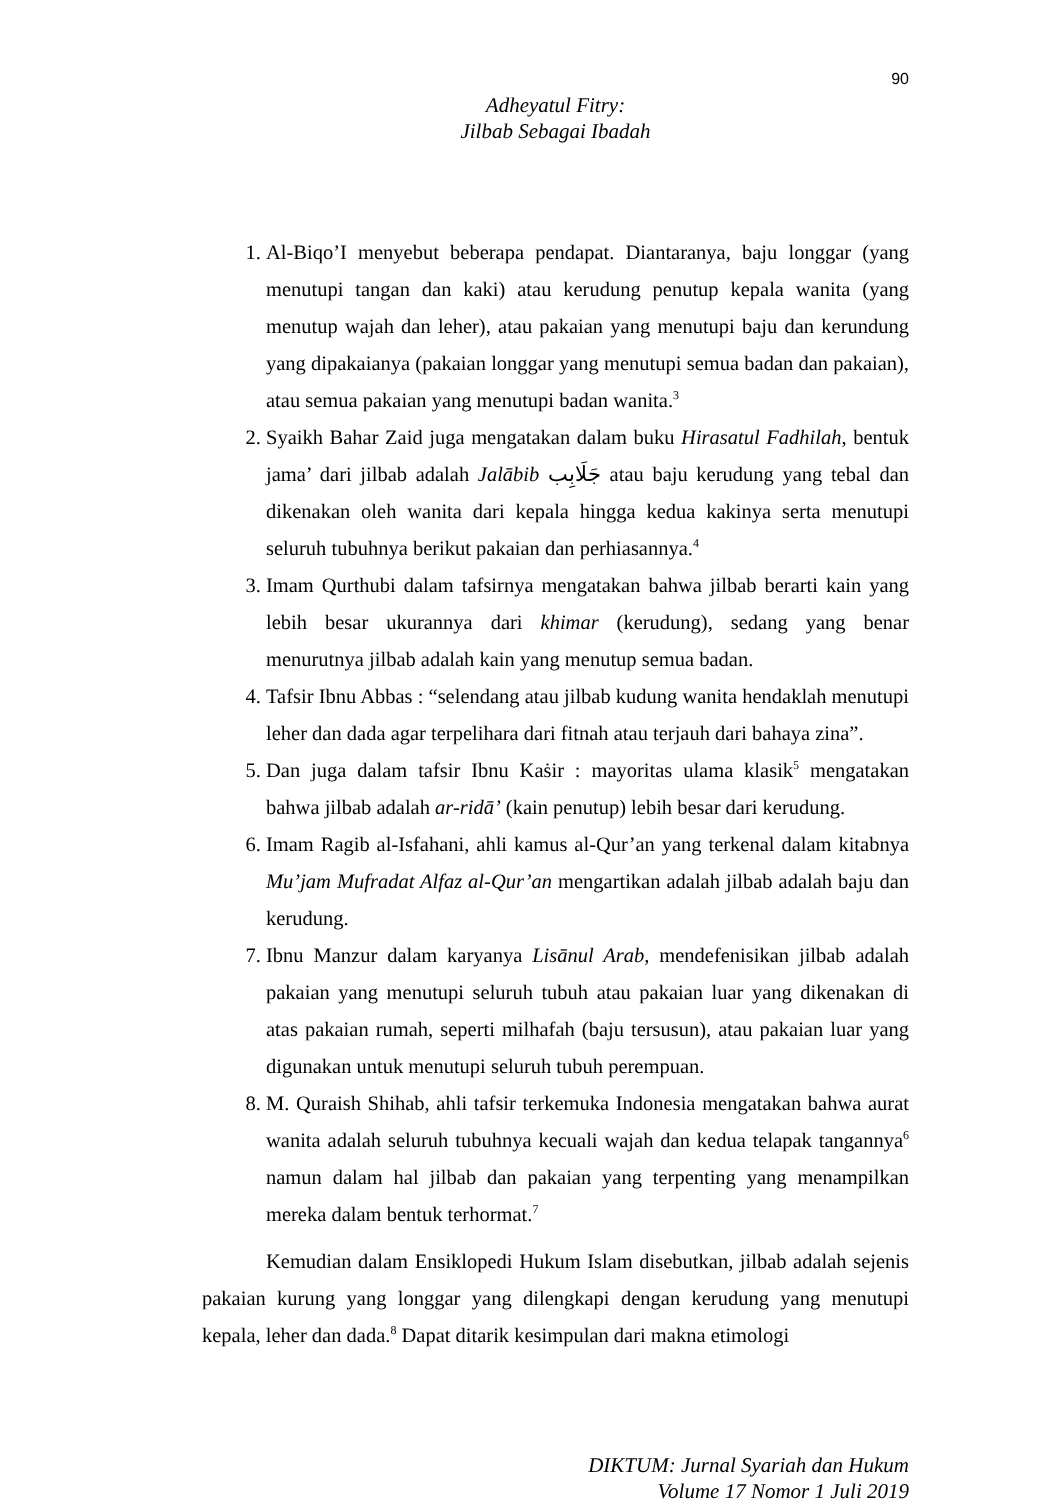90
Adheyatul Fitry:
Jilbab Sebagai Ibadah
1. Al-Biqo’I menyebut beberapa pendapat. Diantaranya, baju longgar (yang menutupi tangan dan kaki) atau kerudung penutup kepala wanita (yang menutup wajah dan leher), atau pakaian yang menutupi baju dan kerundung yang dipakaianya (pakaian longgar yang menutupi semua badan dan pakaian), atau semua pakaian yang menutupi badan wanita.<sup>3</sup>
2. Syaikh Bahar Zaid juga mengatakan dalam buku Hirasatul Fadhilah, bentuk jama’ dari jilbab adalah Jalābib جَلَابِب atau baju kerudung yang tebal dan dikenakan oleh wanita dari kepala hingga kedua kakinya serta menutupi seluruh tubuhnya berikut pakaian dan perhiasannya.<sup>4</sup>
3. Imam Qurthubi dalam tafsirnya mengatakan bahwa jilbab berarti kain yang lebih besar ukurannya dari khimar (kerudung), sedang yang benar menurutnya jilbab adalah kain yang menutup semua badan.
4. Tafsir Ibnu Abbas : “selendang atau jilbab kudung wanita hendaklah menutupi leher dan dada agar terpelihara dari fitnah atau terjauh dari bahaya zina”.
5. Dan juga dalam tafsir Ibnu Kaṡir : mayoritas ulama klasik<sup>5</sup> mengatakan bahwa jilbab adalah ar-ridā’ (kain penutup) lebih besar dari kerudung.
6. Imam Ragib al-Isfahani, ahli kamus al-Qur’an yang terkenal dalam kitabnya Mu’jam Mufradat Alfaz al-Qur’an mengartikan adalah jilbab adalah baju dan kerudung.
7. Ibnu Manzur dalam karyanya Lisānul Arab, mendefenisikan jilbab adalah pakaian yang menutupi seluruh tubuh atau pakaian luar yang dikenakan di atas pakaian rumah, seperti milhafah (baju tersusun), atau pakaian luar yang digunakan untuk menutupi seluruh tubuh perempuan.
8. M. Quraish Shihab, ahli tafsir terkemuka Indonesia mengatakan bahwa aurat wanita adalah seluruh tubuhnya kecuali wajah dan kedua telapak tangannya<sup>6</sup> namun dalam hal jilbab dan pakaian yang terpenting yang menampilkan mereka dalam bentuk terhormat.<sup>7</sup>
Kemudian dalam Ensiklopedi Hukum Islam disebutkan, jilbab adalah sejenis pakaian kurung yang longgar yang dilengkapi dengan kerudung yang menutupi kepala, leher dan dada.<sup>8</sup> Dapat ditarik kesimpulan dari makna etimologi
DIKTUM: Jurnal Syariah dan Hukum
Volume 17 Nomor 1 Juli 2019